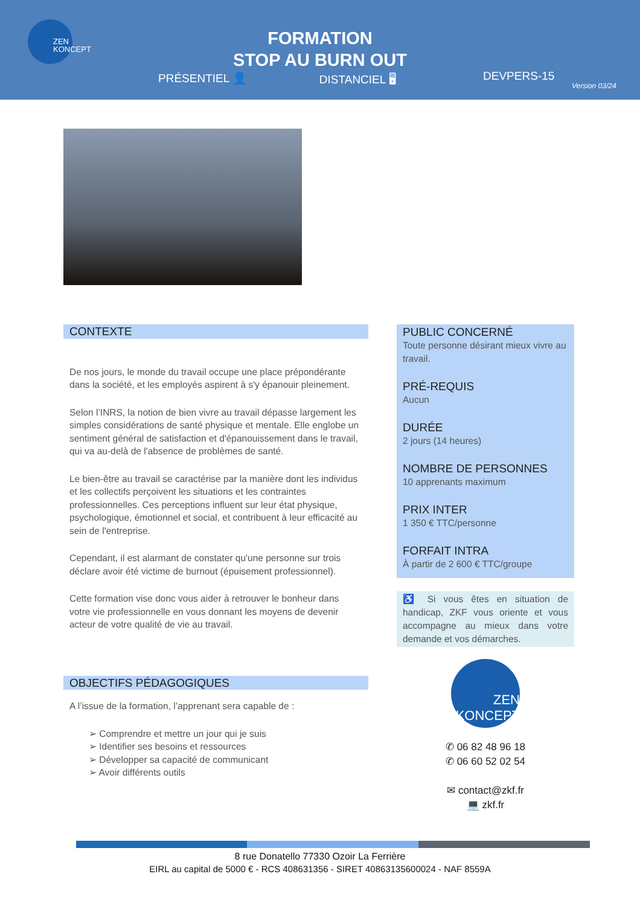ZEN KONCEPT
FORMATION
STOP AU BURN OUT
PRÉSENTIEL 👤 DISTANCIEL 🖥 DEVPERS-15
Version 03/24
CONTEXTE
De nos jours, le monde du travail occupe une place prépondérante dans la société, et les employés aspirent à s'y épanouir pleinement.
Selon l’INRS, la notion de bien vivre au travail dépasse largement les simples considérations de santé physique et mentale. Elle englobe un sentiment général de satisfaction et d'épanouissement dans le travail, qui va au-delà de l'absence de problèmes de santé.
Le bien-être au travail se caractérise par la manière dont les individus et les collectifs perçoivent les situations et les contraintes professionnelles. Ces perceptions influent sur leur état physique, psychologique, émotionnel et social, et contribuent à leur efficacité au sein de l'entreprise.
Cependant, il est alarmant de constater qu'une personne sur trois déclare avoir été victime de burnout (épuisement professionnel).
Cette formation vise donc vous aider à retrouver le bonheur dans votre vie professionnelle en vous donnant les moyens de devenir acteur de votre qualité de vie au travail.
OBJECTIFS PÉDAGOGIQUES
A l’issue de la formation, l’apprenant sera capable de :
➢ Comprendre et mettre un jour qui je suis
➢ Identifier ses besoins et ressources
➢ Développer sa capacité de communicant
➢ Avoir différents outils
PUBLIC CONCERNÉ
Toute personne désirant mieux vivre au travail.
PRÉ-REQUIS
Aucun
DURÉE
2 jours (14 heures)
NOMBRE DE PERSONNES
10 apprenants maximum
PRIX INTER
1 350 € TTC/personne
FORFAIT INTRA
À partir de 2 600 € TTC/groupe
♿ Si vous êtes en situation de handicap, ZKF vous oriente et vous accompagne au mieux dans votre demande et vos démarches.
ZEN KONCEPT
✆ 06 82 48 96 18
✆ 06 60 52 02 54
✉ contact@zkf.fr
💻 zkf.fr
8 rue Donatello 77330 Ozoir La Ferrière
EIRL au capital de 5000 € - RCS 408631356 - SIRET 40863135600024 - NAF 8559A